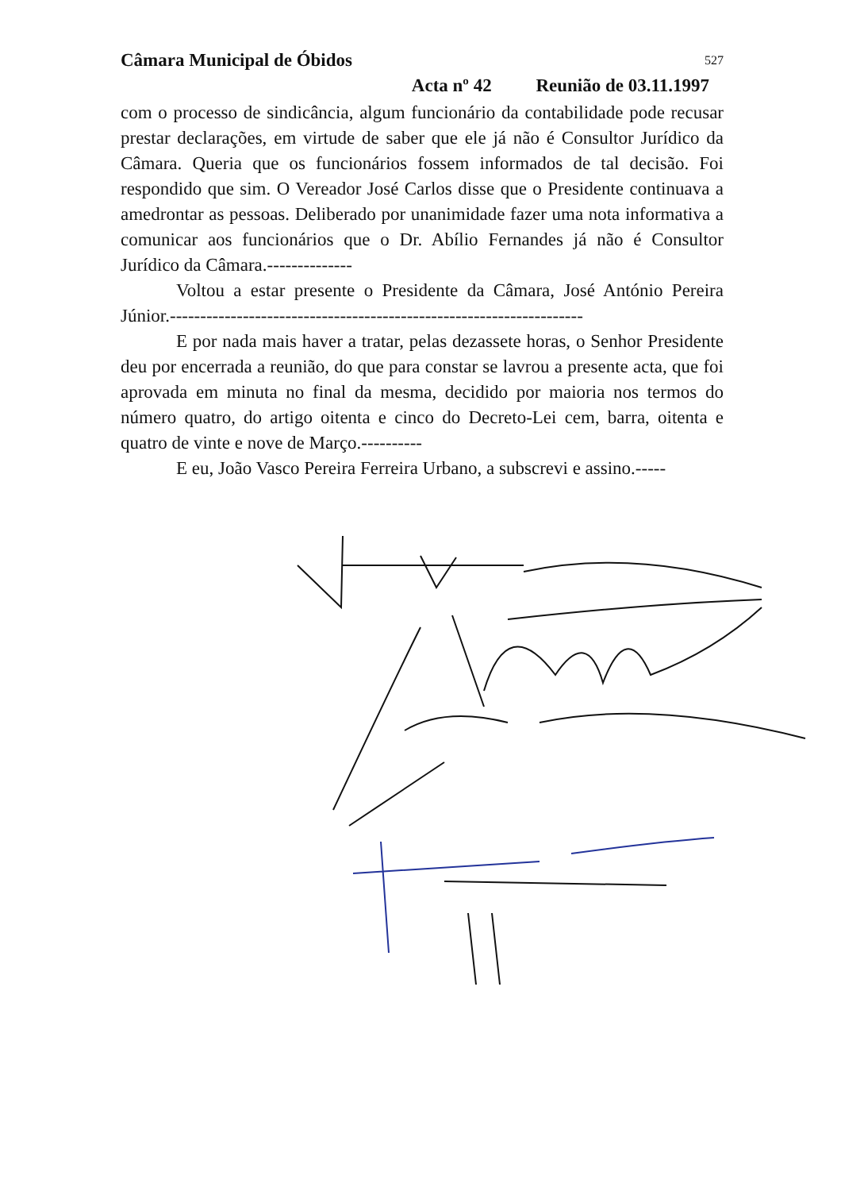Câmara Municipal de Óbidos 527
Acta nº 42 Reunião de 03.11.1997
com o processo de sindicância, algum funcionário da contabilidade pode recusar prestar declarações, em virtude de saber que ele já não é Consultor Jurídico da Câmara. Queria que os funcionários fossem informados de tal decisão. Foi respondido que sim. O Vereador José Carlos disse que o Presidente continuava a amedrontar as pessoas. Deliberado por unanimidade fazer uma nota informativa a comunicar aos funcionários que o Dr. Abílio Fernandes já não é Consultor Jurídico da Câmara.--------------
Voltou a estar presente o Presidente da Câmara, José António Pereira Júnior.--------------------------------------------------------------------
E por nada mais haver a tratar, pelas dezassete horas, o Senhor Presidente deu por encerrada a reunião, do que para constar se lavrou a presente acta, que foi aprovada em minuta no final da mesma, decidido por maioria nos termos do número quatro, do artigo oitenta e cinco do Decreto-Lei cem, barra, oitenta e quatro de vinte e nove de Março.----------
E eu, João Vasco Pereira Ferreira Urbano, a subscrevi e assino.-----